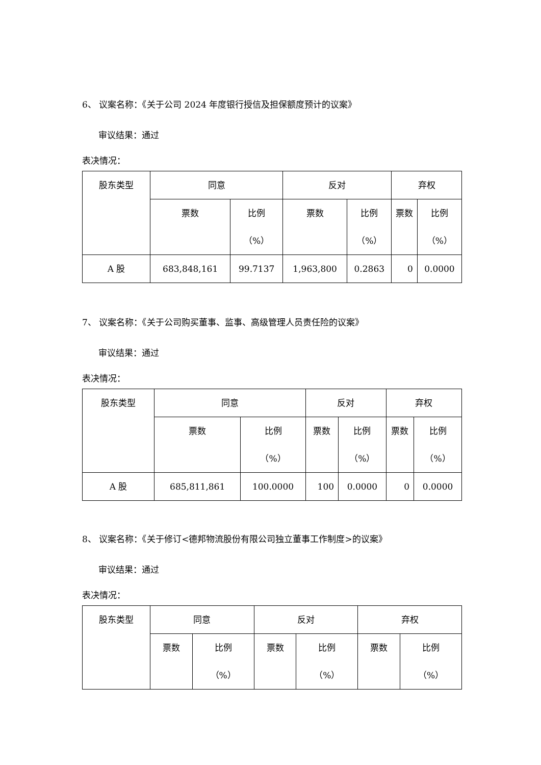6、 议案名称：《关于公司 2024 年度银行授信及担保额度预计的议案》
审议结果：通过
表决情况：
| 股东类型 | 同意 | | 反对 | | 弃权 | |
| | 票数 | 比例 （%） | 票数 | 比例 （%） | 票数 | 比例 （%） |
| A 股 | 683,848,161 | 99.7137 | 1,963,800 | 0.2863 | 0 | 0.0000 |
7、 议案名称：《关于公司购买董事、监事、高级管理人员责任险的议案》
审议结果：通过
表决情况：
| 股东类型 | 同意 | | 反对 | | 弃权 | |
| | 票数 | 比例 （%） | 票数 | 比例 （%） | 票数 | 比例 （%） |
| A 股 | 685,811,861 | 100.0000 | 100 | 0.0000 | 0 | 0.0000 |
8、 议案名称：《关于修订<德邦物流股份有限公司独立董事工作制度>的议案》
审议结果：通过
表决情况：
| 股东类型 | 同意 | | 反对 | | 弃权 | |
| | 票数 | 比例 （%） | 票数 | 比例 （%） | 票数 | 比例 （%） |